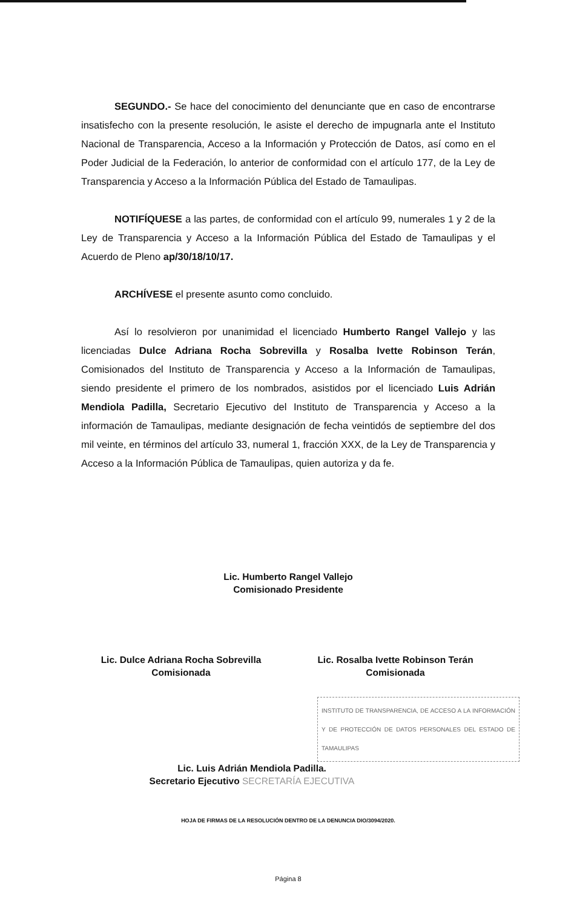SEGUNDO.- Se hace del conocimiento del denunciante que en caso de encontrarse insatisfecho con la presente resolución, le asiste el derecho de impugnarla ante el Instituto Nacional de Transparencia, Acceso a la Información y Protección de Datos, así como en el Poder Judicial de la Federación, lo anterior de conformidad con el artículo 177, de la Ley de Transparencia y Acceso a la Información Pública del Estado de Tamaulipas.
NOTIFÍQUESE a las partes, de conformidad con el artículo 99, numerales 1 y 2 de la Ley de Transparencia y Acceso a la Información Pública del Estado de Tamaulipas y el Acuerdo de Pleno ap/30/18/10/17.
ARCHÍVESE el presente asunto como concluido.
Así lo resolvieron por unanimidad el licenciado Humberto Rangel Vallejo y las licenciadas Dulce Adriana Rocha Sobrevilla y Rosalba Ivette Robinson Terán, Comisionados del Instituto de Transparencia y Acceso a la Información de Tamaulipas, siendo presidente el primero de los nombrados, asistidos por el licenciado Luis Adrián Mendiola Padilla, Secretario Ejecutivo del Instituto de Transparencia y Acceso a la información de Tamaulipas, mediante designación de fecha veintidós de septiembre del dos mil veinte, en términos del artículo 33, numeral 1, fracción XXX, de la Ley de Transparencia y Acceso a la Información Pública de Tamaulipas, quien autoriza y da fe.
Lic. Humberto Rangel Vallejo
Comisionado Presidente
Lic. Dulce Adriana Rocha Sobrevilla
Comisionada
Lic. Rosalba Ivette Robinson Terán
Comisionada
INSTITUTO DE TRANSPARENCIA, DE ACCESO A LA INFORMACIÓN Y DE PROTECCIÓN DE DATOS PERSONALES DEL ESTADO DE TAMAULIPAS
Lic. Luis Adrián Mendiola Padilla.
Secretario Ejecutivo SECRETARÍA EJECUTIVA
HOJA DE FIRMAS DE LA RESOLUCIÓN DENTRO DE LA DENUNCIA DIO/3094/2020.
Página 8